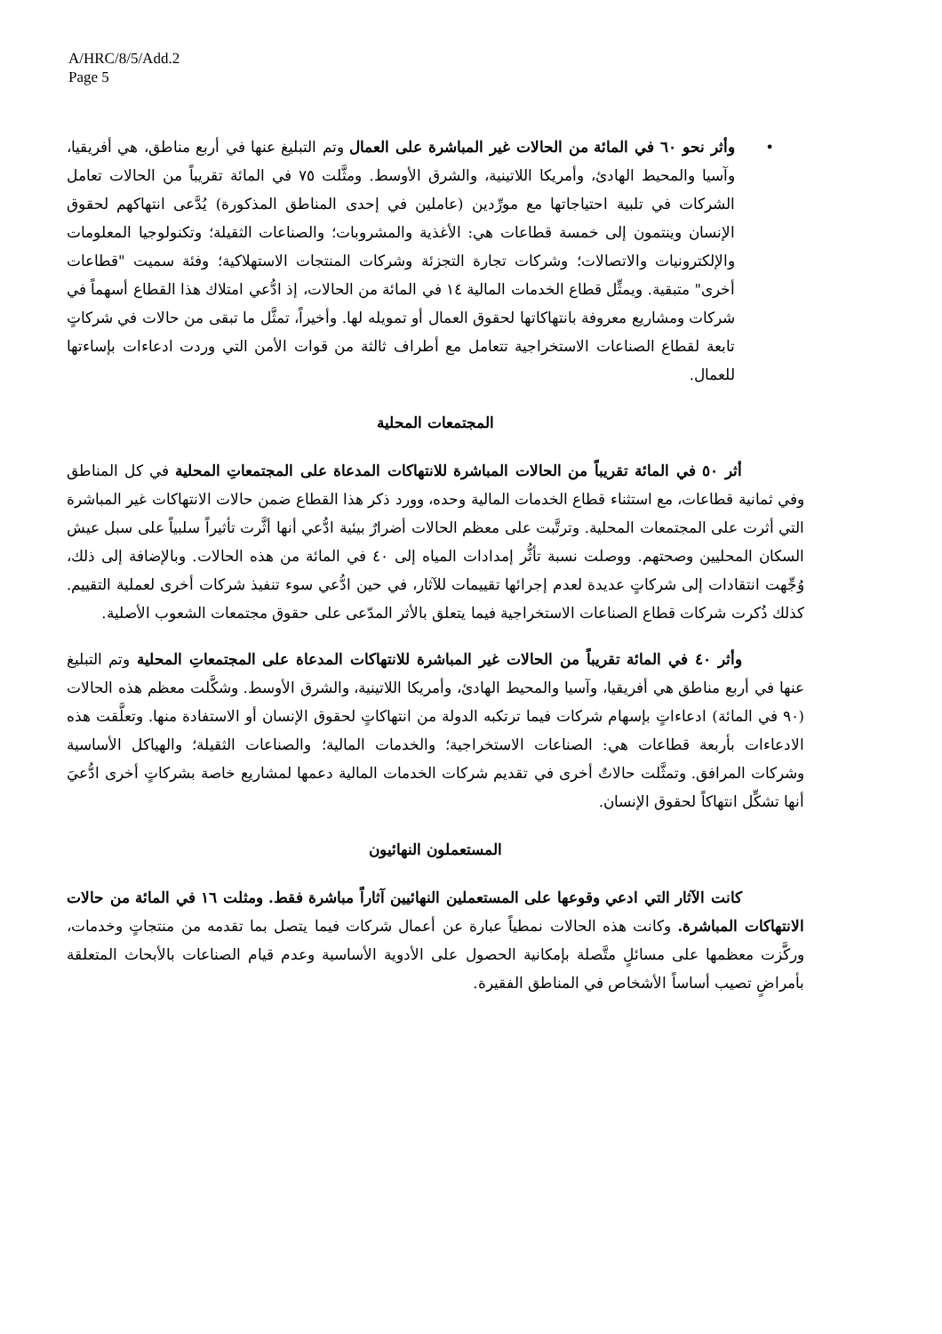A/HRC/8/5/Add.2
Page 5
• وأثر نحو ٦٠ في المائة من الحالات غير المباشرة على العمال وتم التبليغ عنها في أربع مناطق، هي أفريقيا، وآسيا والمحيط الهادئ، وأمريكا اللاتينية، والشرق الأوسط. ومثَّلت ٧٥ في المائة تقريباً من الحالات تعامل الشركات في تلبية احتياجاتها مع مورِّدين (عاملين في إحدى المناطق المذكورة) يُدَّعى انتهاكهم لحقوق الإنسان وينتمون إلى خمسة قطاعات هي: الأغذية والمشروبات؛ والصناعات الثقيلة؛ وتكنولوجيا المعلومات والإلكترونيات والاتصالات؛ وشركات تجارة التجزئة وشركات المنتجات الاستهلاكية؛ وفئة سميت "قطاعات أخرى" متبقية. ويمثِّل قطاع الخدمات المالية ١٤ في المائة من الحالات، إذ ادُّعي امتلاك هذا القطاع أسهماً في شركات ومشاريع معروفة بانتهاكاتها لحقوق العمال أو تمويله لها. وأخيراً، تمثَّل ما تبقى من حالات في شركاتٍ تابعة لقطاع الصناعات الاستخراجية تتعامل مع أطراف ثالثة من قوات الأمن التي وردت ادعاءات بإساءتها للعمال.
المجتمعات المحلية
أثر ٥٠ في المائة تقريباً من الحالات المباشرة للانتهاكات المدعاة على المجتمعاتِ المحلية في كل المناطق وفي ثمانية قطاعات، مع استثناء قطاع الخدمات المالية وحده، وورد ذكر هذا القطاع ضمن حالات الانتهاكات غير المباشرة التي أثرت على المجتمعات المحلية. وترتَّبت على معظم الحالات أضرارٌ بيئية ادُّعي أنها أثَّرت تأثيراً سلبياً على سبل عيش السكان المحليين وصحتهم. ووصلت نسبة تأثُّر إمدادات المياه إلى ٤٠ في المائة من هذه الحالات. وبالإضافة إلى ذلك، وُجِّهت انتقادات إلى شركاتٍ عديدة لعدم إجرائها تقييمات للآثار، في حين ادُّعي سوء تنفيذ شركات أخرى لعملية التقييم. كذلك ذُكرت شركات قطاع الصناعات الاستخراجية فيما يتعلق بالأثر المدّعى على حقوق مجتمعات الشعوب الأصلية.
وأثر ٤٠ في المائة تقريباً من الحالات غير المباشرة للانتهاكات المدعاة على المجتمعاتِ المحلية وتم التبليغ عنها في أربع مناطق هي أفريقيا، وآسيا والمحيط الهادئ، وأمريكا اللاتينية، والشرق الأوسط. وشكَّلت معظم هذه الحالات (٩٠ في المائة) ادعاءاتٍ بإسهام شركات فيما ترتكبه الدولة من انتهاكاتٍ لحقوق الإنسان أو الاستفادة منها. وتعلَّقت هذه الادعاءات بأربعة قطاعات هي: الصناعات الاستخراجية؛ والخدمات المالية؛ والصناعات الثقيلة؛ والهياكل الأساسية وشركات المرافق. وتمثَّلت حالاتٌ أخرى في تقديم شركات الخدمات المالية دعمها لمشاريع خاصة بشركاتٍ أخرى ادُّعيَ أنها تشكِّل انتهاكاً لحقوق الإنسان.
المستعملون النهائيون
كانت الآثار التي ادعي وقوعها على المستعملين النهائيين آثاراً مباشرة فقط. ومثلت ١٦ في المائة من حالات الانتهاكات المباشرة. وكانت هذه الحالات نمطياً عبارة عن أعمال شركات فيما يتصل بما تقدمه من منتجاتٍ وخدمات، وركَّزت معظمها على مسائلٍ متَّصلة بإمكانية الحصول على الأدوية الأساسية وعدم قيام الصناعات بالأبحاث المتعلقة بأمراضٍ تصيب أساساً الأشخاص في المناطق الفقيرة.